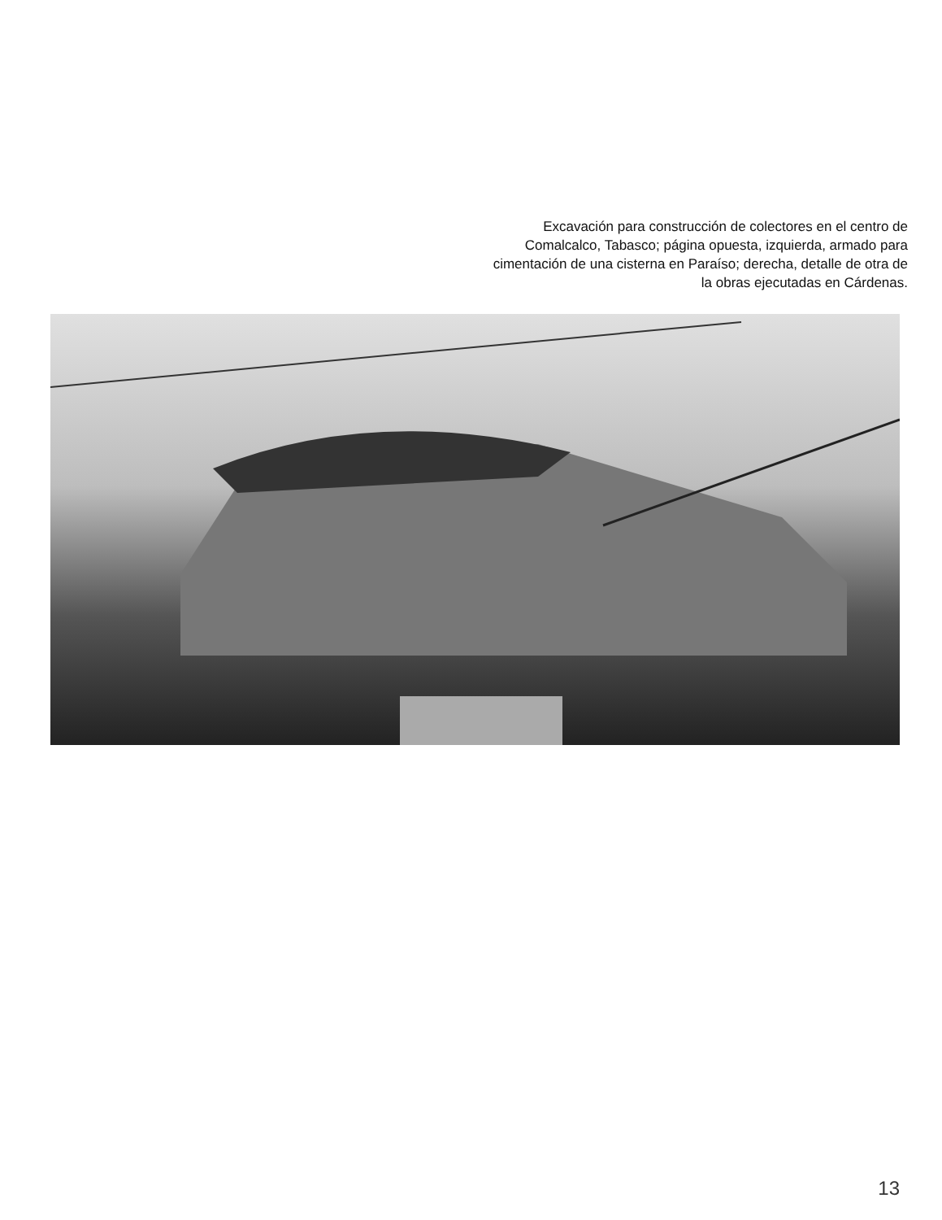Excavación para construcción de colectores en el centro de Comalcalco, Tabasco; página opuesta, izquierda, armado para cimentación de una cisterna en Paraíso; derecha, detalle de otra de la obras ejecutadas en Cárdenas.
13